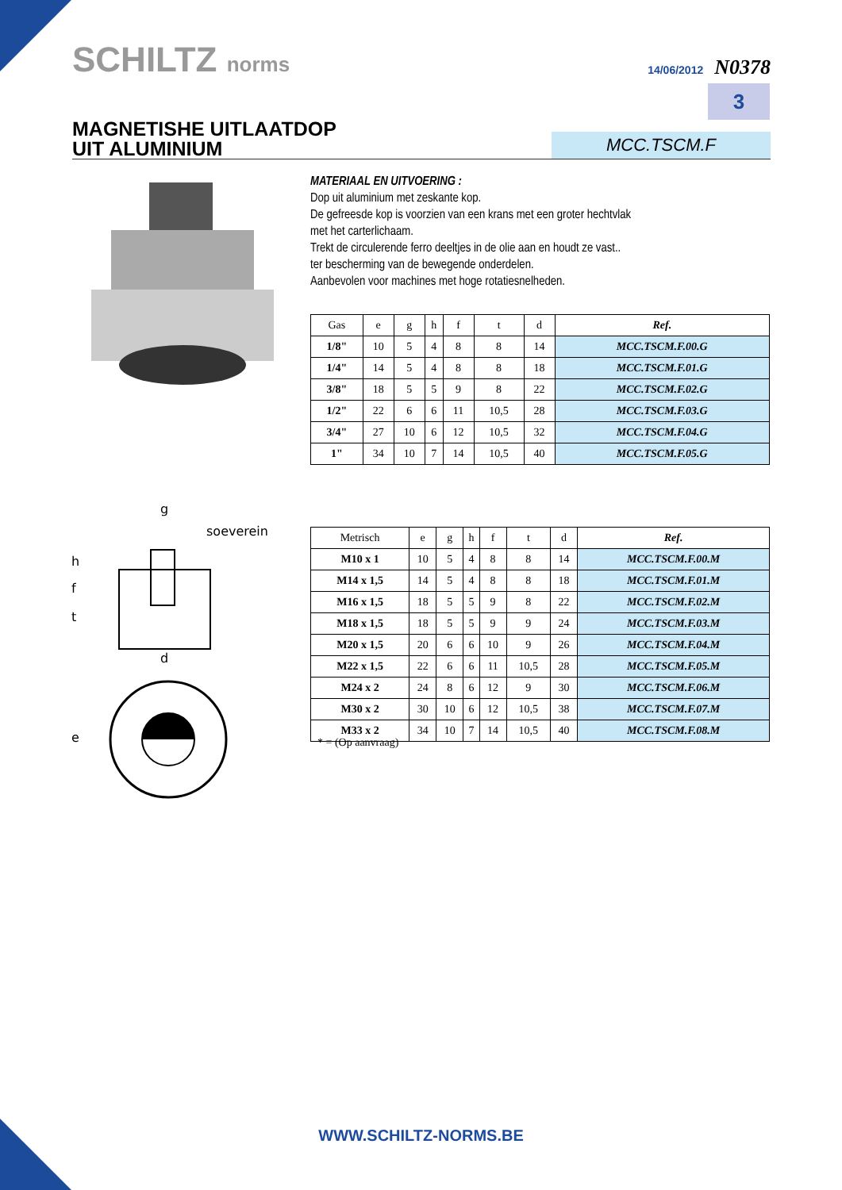SCHILTZ norms
14/06/2012 N0378
3
MAGNETISHE UITLAATDOP
UIT ALUMINIUM
MCC.TSCM.F
MATERIAAL EN UITVOERING :
Dop uit aluminium met zeskante kop.
De gefreesde kop is voorzien van een krans met een groter hechtvlak
met het carterlichaam.
Trekt de circulerende ferro deeltjes in de olie aan en houdt ze vast..
ter bescherming van de bewegende onderdelen.
Aanbevolen voor machines met hoge rotatiesnelheden.
| Gas | e | g | h | f | t | d | Ref. |
| --- | --- | --- | --- | --- | --- | --- | --- |
| 1/8" | 10 | 5 | 4 | 8 | 8 | 14 | MCC.TSCM.F.00.G |
| 1/4" | 14 | 5 | 4 | 8 | 8 | 18 | MCC.TSCM.F.01.G |
| 3/8" | 18 | 5 | 5 | 9 | 8 | 22 | MCC.TSCM.F.02.G |
| 1/2" | 22 | 6 | 6 | 11 | 10,5 | 28 | MCC.TSCM.F.03.G |
| 3/4" | 27 | 10 | 6 | 12 | 10,5 | 32 | MCC.TSCM.F.04.G |
| 1" | 34 | 10 | 7 | 14 | 10,5 | 40 | MCC.TSCM.F.05.G |
g
soeverein
h
f
t
d
e
| Metrisch | e | g | h | f | t | d | Ref. |
| --- | --- | --- | --- | --- | --- | --- | --- |
| M10 x 1 | 10 | 5 | 4 | 8 | 8 | 14 | MCC.TSCM.F.00.M |
| M14 x 1,5 | 14 | 5 | 4 | 8 | 8 | 18 | MCC.TSCM.F.01.M |
| M16 x 1,5 | 18 | 5 | 5 | 9 | 8 | 22 | MCC.TSCM.F.02.M |
| M18 x 1,5 | 18 | 5 | 5 | 9 | 9 | 24 | MCC.TSCM.F.03.M |
| M20 x 1,5 | 20 | 6 | 6 | 10 | 9 | 26 | MCC.TSCM.F.04.M |
| M22 x 1,5 | 22 | 6 | 6 | 11 | 10,5 | 28 | MCC.TSCM.F.05.M |
| M24 x 2 | 24 | 8 | 6 | 12 | 9 | 30 | MCC.TSCM.F.06.M |
| M30 x 2 | 30 | 10 | 6 | 12 | 10,5 | 38 | MCC.TSCM.F.07.M |
| M33 x 2 | 34 | 10 | 7 | 14 | 10,5 | 40 | MCC.TSCM.F.08.M |
* = (Op aanvraag)
WWW.SCHILTZ-NORMS.BE